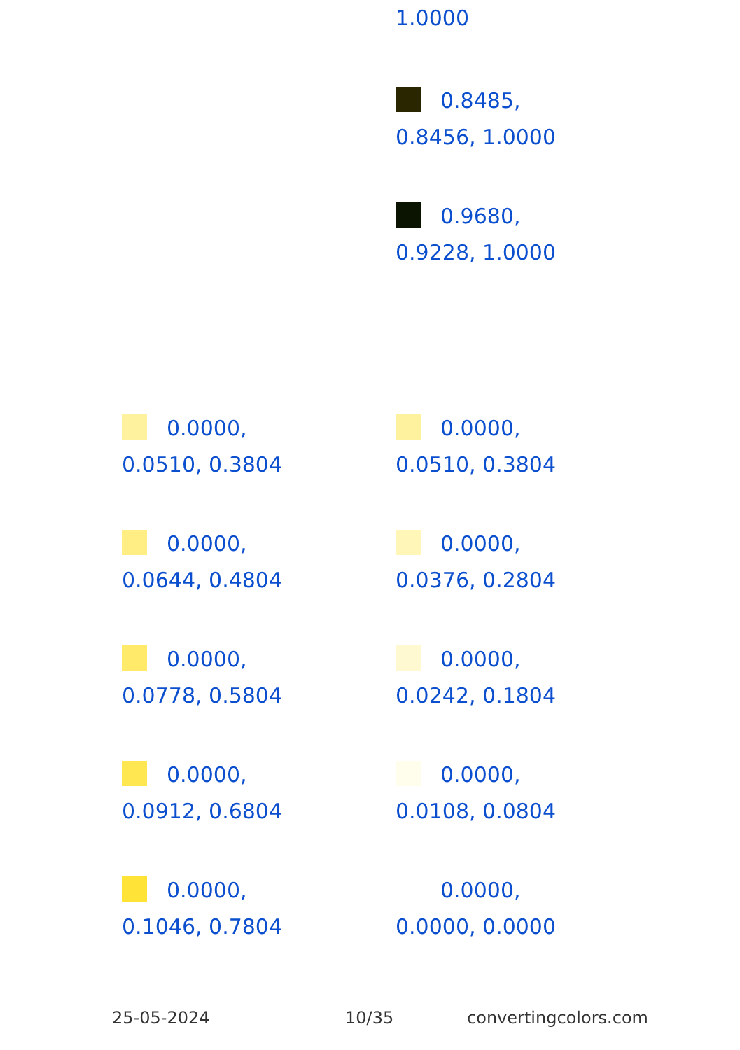1.0000
0.8485, 0.8456, 1.0000
0.9680, 0.9228, 1.0000
0.0000, 0.0510, 0.3804
0.0000, 0.0510, 0.3804
0.0000, 0.0644, 0.4804
0.0000, 0.0376, 0.2804
0.0000, 0.0778, 0.5804
0.0000, 0.0242, 0.1804
0.0000, 0.0912, 0.6804
0.0000, 0.0108, 0.0804
0.0000, 0.1046, 0.7804
0.0000, 0.0000, 0.0000
25-05-2024 10/35 convertingcolors.com